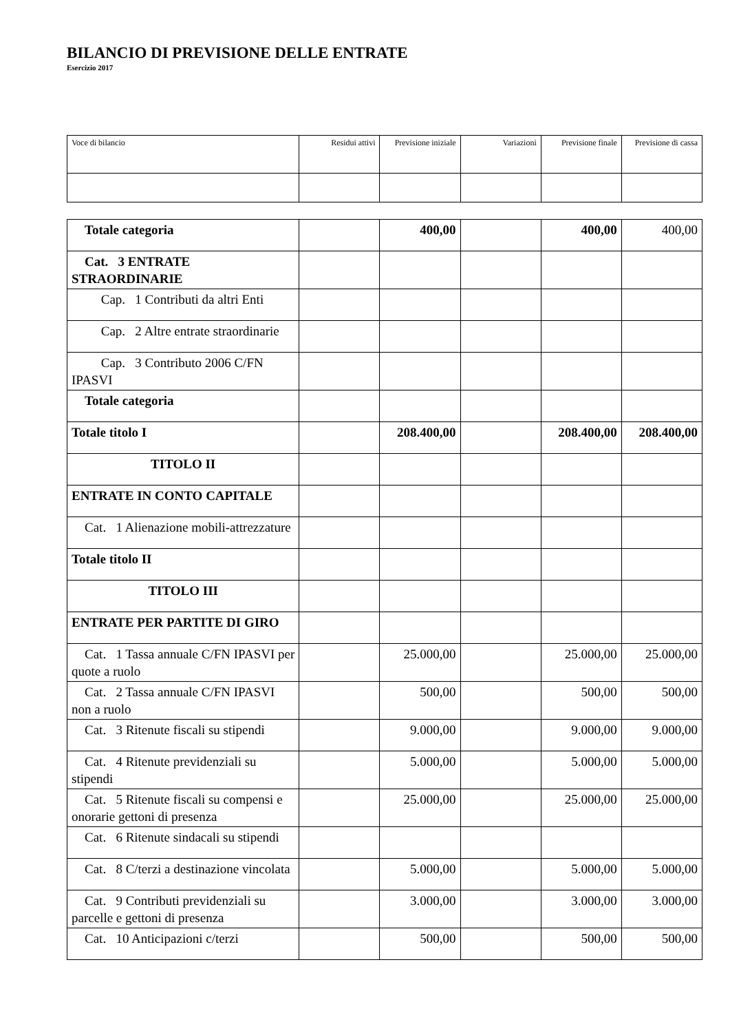BILANCIO DI PREVISIONE DELLE ENTRATE
Esercizio 2017
| Voce di bilancio | Residui attivi | Previsione iniziale | Variazioni | Previsione finale | Previsione di cassa |
| --- | --- | --- | --- | --- | --- |
| Totale categoria | | 400,00 | | 400,00 | 400,00 |
| Cat. 3 ENTRATE STRAORDINARIE | | | | | |
| Cap. 1 Contributi da altri Enti | | | | | |
| Cap. 2 Altre entrate straordinarie | | | | | |
| Cap. 3 Contributo 2006 C/FN IPASVI | | | | | |
| Totale categoria | | | | | |
| Totale titolo I | | 208.400,00 | | 208.400,00 | 208.400,00 |
| TITOLO II | | | | | |
| ENTRATE IN CONTO CAPITALE | | | | | |
| Cat. 1 Alienazione mobili-attrezzature | | | | | |
| Totale titolo II | | | | | |
| TITOLO III | | | | | |
| ENTRATE PER PARTITE DI GIRO | | | | | |
| Cat. 1 Tassa annuale C/FN IPASVI per quote a ruolo | | 25.000,00 | | 25.000,00 | 25.000,00 |
| Cat. 2 Tassa annuale C/FN IPASVI non a ruolo | | 500,00 | | 500,00 | 500,00 |
| Cat. 3 Ritenute fiscali su stipendi | | 9.000,00 | | 9.000,00 | 9.000,00 |
| Cat. 4 Ritenute previdenziali su stipendi | | 5.000,00 | | 5.000,00 | 5.000,00 |
| Cat. 5 Ritenute fiscali su compensi e onorarie gettoni di presenza | | 25.000,00 | | 25.000,00 | 25.000,00 |
| Cat. 6 Ritenute sindacali su stipendi | | | | | |
| Cat. 8 C/terzi a destinazione vincolata | | 5.000,00 | | 5.000,00 | 5.000,00 |
| Cat. 9 Contributi previdenziali su parcelle e gettoni di presenza | | 3.000,00 | | 3.000,00 | 3.000,00 |
| Cat. 10 Anticipazioni c/terzi | | 500,00 | | 500,00 | 500,00 |